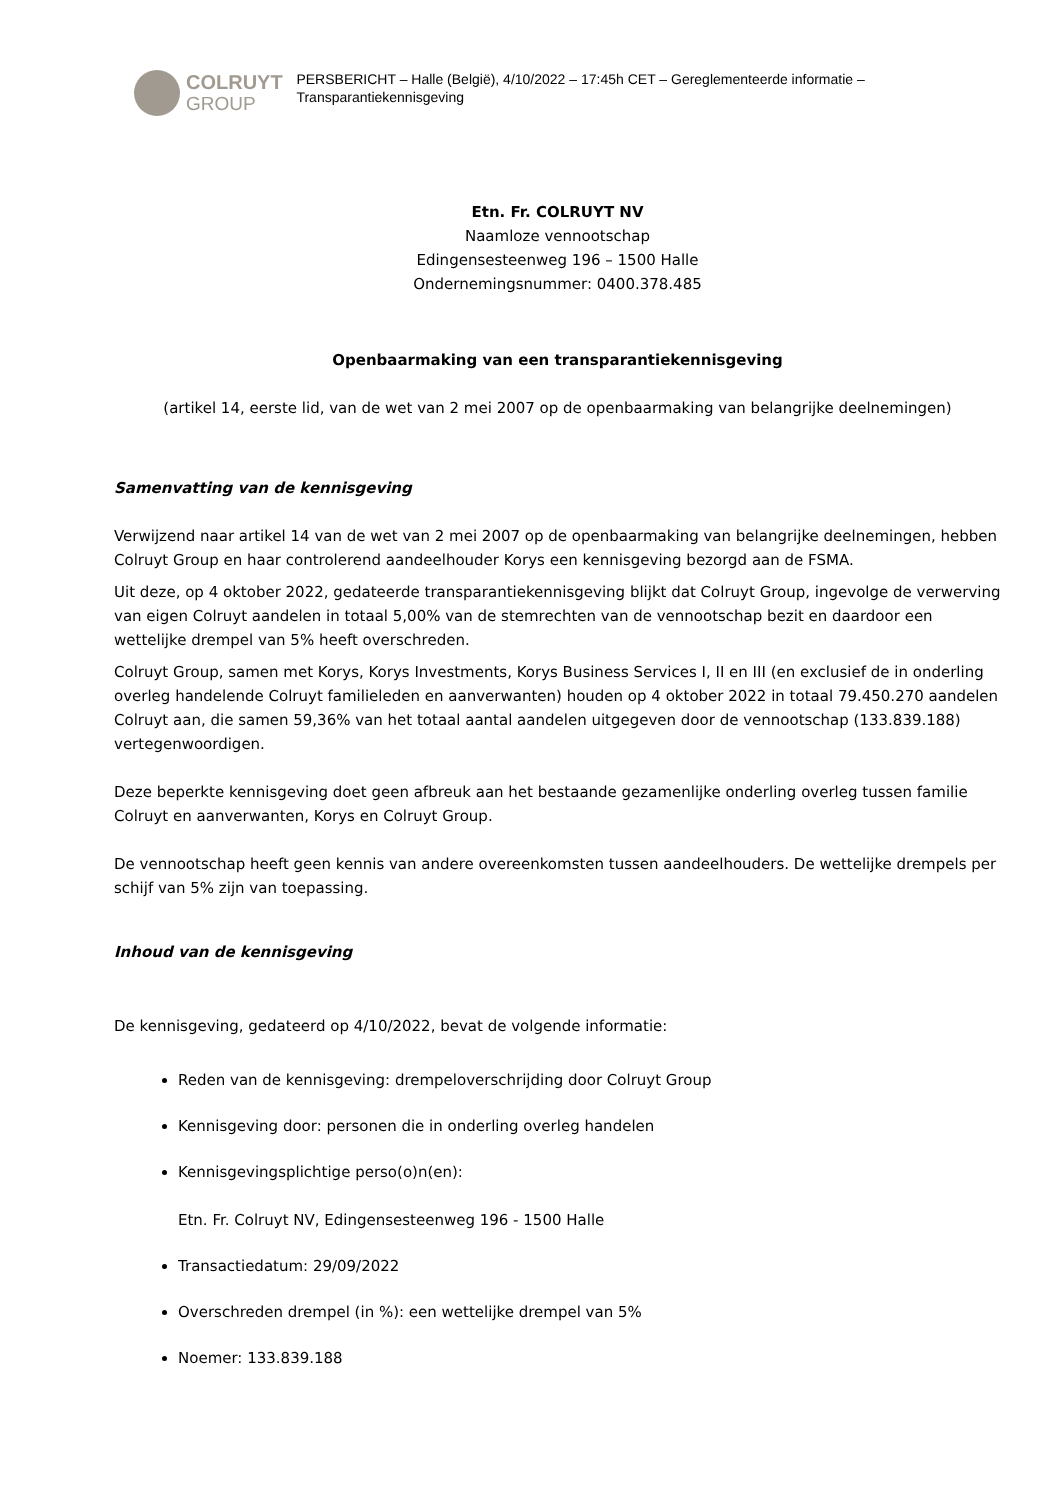COLRUYT
GROUP
PERSBERICHT – Halle (België), 4/10/2022 – 17:45h CET – Gereglementeerde informatie – Transparantiekennisgeving
Etn. Fr. COLRUYT NV
Naamloze vennootschap
Edingensesteenweg 196 – 1500 Halle
Ondernemingsnummer: 0400.378.485
Openbaarmaking van een transparantiekennisgeving
(artikel 14, eerste lid, van de wet van 2 mei 2007 op de openbaarmaking van belangrijke deelnemingen)
Samenvatting van de kennisgeving
Verwijzend naar artikel 14 van de wet van 2 mei 2007 op de openbaarmaking van belangrijke deelnemingen, hebben Colruyt Group en haar controlerend aandeelhouder Korys een kennisgeving bezorgd aan de FSMA.
Uit deze, op 4 oktober 2022, gedateerde transparantiekennisgeving blijkt dat Colruyt Group, ingevolge de verwerving van eigen Colruyt aandelen in totaal 5,00% van de stemrechten van de vennootschap bezit en daardoor een wettelijke drempel van 5% heeft overschreden.
Colruyt Group, samen met Korys, Korys Investments, Korys Business Services I, II en III (en exclusief de in onderling overleg handelende Colruyt familieleden en aanverwanten) houden op 4 oktober 2022 in totaal 79.450.270 aandelen Colruyt aan, die samen 59,36% van het totaal aantal aandelen uitgegeven door de vennootschap (133.839.188) vertegenwoordigen.
Deze beperkte kennisgeving doet geen afbreuk aan het bestaande gezamenlijke onderling overleg tussen familie Colruyt en aanverwanten, Korys en Colruyt Group.
De vennootschap heeft geen kennis van andere overeenkomsten tussen aandeelhouders. De wettelijke drempels per schijf van 5% zijn van toepassing.
Inhoud van de kennisgeving
De kennisgeving, gedateerd op 4/10/2022, bevat de volgende informatie:
Reden van de kennisgeving: drempeloverschrijding door Colruyt Group
Kennisgeving door: personen die in onderling overleg handelen
Kennisgevingsplichtige perso(o)n(en):
Etn. Fr. Colruyt NV, Edingensesteenweg 196 - 1500 Halle
Transactiedatum: 29/09/2022
Overschreden drempel (in %): een wettelijke drempel van 5%
Noemer: 133.839.188